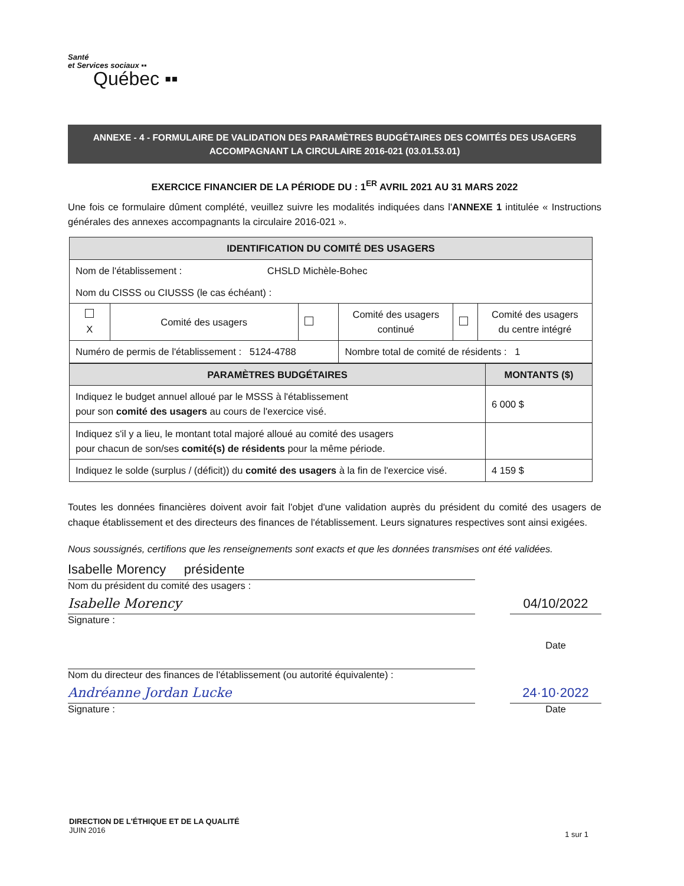Santé
et Services sociaux ▪▪
Québec ▪▪
ANNEXE - 4 - FORMULAIRE DE VALIDATION DES PARAMÈTRES BUDGÉTAIRES DES COMITÉS DES USAGERS
ACCOMPAGNANT LA CIRCULAIRE 2016-021 (03.01.53.01)
EXERCICE FINANCIER DE LA PÉRIODE DU : 1<sup>ER</sup> AVRIL 2021 AU 31 MARS 2022
Une fois ce formulaire dûment complété, veuillez suivre les modalités indiquées dans l'ANNEXE 1 intitulée « Instructions générales des annexes accompagnants la circulaire 2016-021 ».
| IDENTIFICATION DU COMITÉ DES USAGERS | | | | | |
| --- | --- | --- | --- | --- | --- |
| Nom de l'établissement : CHSLD Michèle-Bohec | | | | | |
| Nom du CISSS ou CIUSSS (le cas échéant) : | | | | | |
| X | Comité des usagers | | Comité des usagers continué | | Comité des usagers du centre intégré |
| Numéro de permis de l'établissement : 5124-4788 | | | Nombre total de comité de résidents : 1 | | |
| PARAMÈTRES BUDGÉTAIRES | MONTANTS ($) |
| --- | --- |
| Indiquez le budget annuel alloué par le MSSS à l'établissement pour son comité des usagers au cours de l'exercice visé. | 6 000 $ |
| Indiquez s'il y a lieu, le montant total majoré alloué au comité des usagers pour chacun de son/ses comité(s) de résidents pour la même période. | |
| Indiquez le solde (surplus / (déficit)) du comité des usagers à la fin de l'exercice visé. | 4 159 $ |
Toutes les données financières doivent avoir fait l'objet d'une validation auprès du président du comité des usagers de chaque établissement et des directeurs des finances de l'établissement. Leurs signatures respectives sont ainsi exigées.
Nous soussignés, certifions que les renseignements sont exacts et que les données transmises ont été validées.
Isabelle Morency présidente
Nom du président du comité des usagers :
Isabelle Morency
04/10/2022
Signature :
Date
Nom du directeur des finances de l'établissement (ou autorité équivalente) :
Andréanne Jordan Lucke
24·10·2022
Signature :
Date
DIRECTION DE L'ÉTHIQUE ET DE LA QUALITÉ
JUIN 2016
1 sur 1